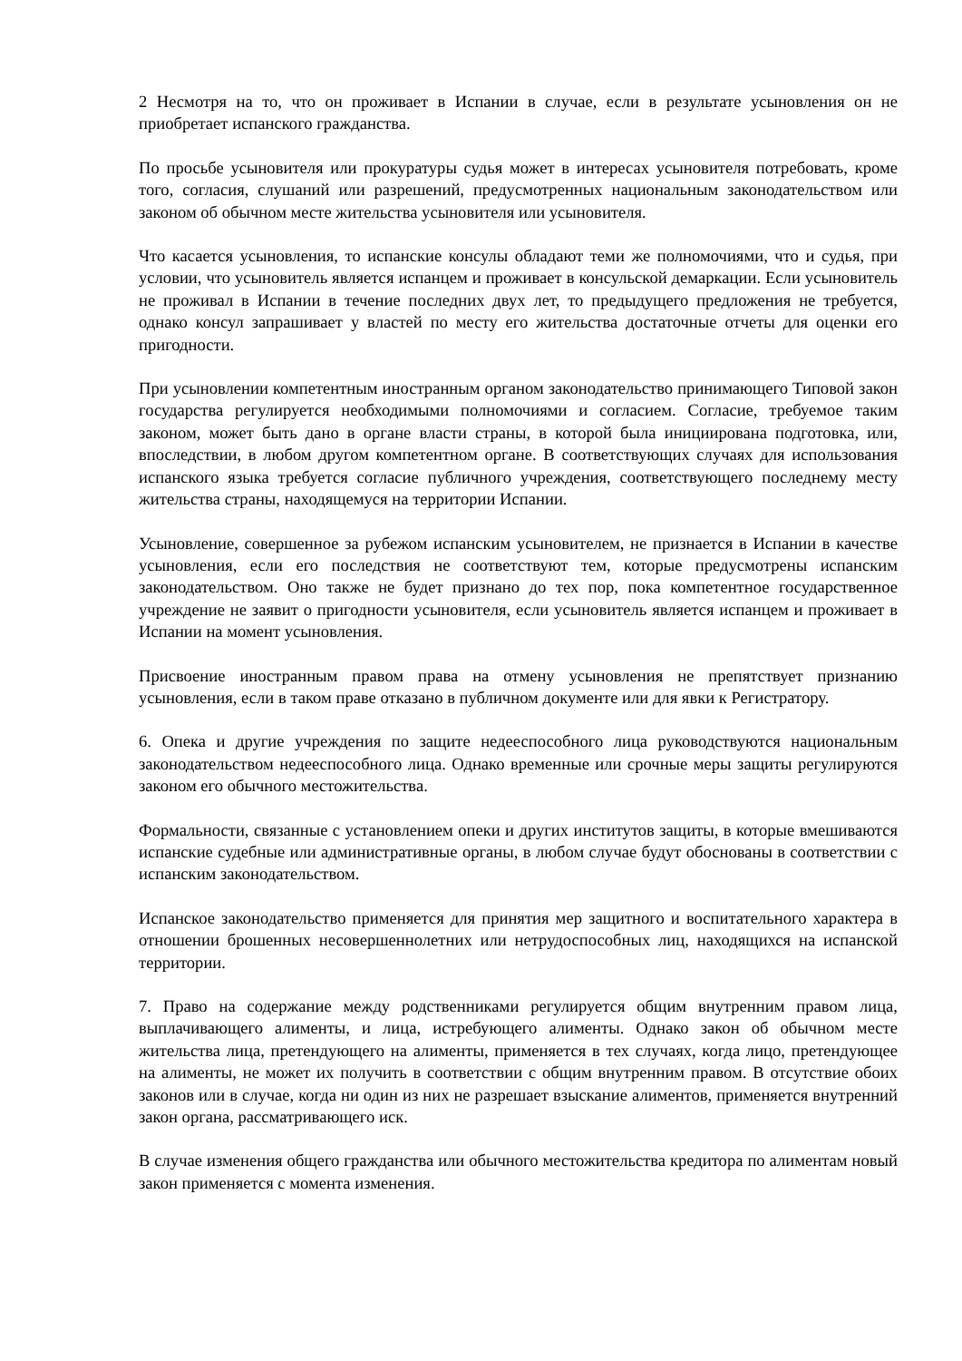2 Несмотря на то, что он проживает в Испании в случае, если в результате усыновления он не приобретает испанского гражданства.
По просьбе усыновителя или прокуратуры судья может в интересах усыновителя потребовать, кроме того, согласия, слушаний или разрешений, предусмотренных национальным законодательством или законом об обычном месте жительства усыновителя или усыновителя.
Что касается усыновления, то испанские консулы обладают теми же полномочиями, что и судья, при условии, что усыновитель является испанцем и проживает в консульской демаркации. Если усыновитель не проживал в Испании в течение последних двух лет, то предыдущего предложения не требуется, однако консул запрашивает у властей по месту его жительства достаточные отчеты для оценки его пригодности.
При усыновлении компетентным иностранным органом законодательство принимающего Типовой закон государства регулируется необходимыми полномочиями и согласием. Согласие, требуемое таким законом, может быть дано в органе власти страны, в которой была инициирована подготовка, или, впоследствии, в любом другом компетентном органе. В соответствующих случаях для использования испанского языка требуется согласие публичного учреждения, соответствующего последнему месту жительства страны, находящемуся на территории Испании.
Усыновление, совершенное за рубежом испанским усыновителем, не признается в Испании в качестве усыновления, если его последствия не соответствуют тем, которые предусмотрены испанским законодательством. Оно также не будет признано до тех пор, пока компетентное государственное учреждение не заявит о пригодности усыновителя, если усыновитель является испанцем и проживает в Испании на момент усыновления.
Присвоение иностранным правом права на отмену усыновления не препятствует признанию усыновления, если в таком праве отказано в публичном документе или для явки к Регистратору.
6. Опека и другие учреждения по защите недееспособного лица руководствуются национальным законодательством недееспособного лица. Однако временные или срочные меры защиты регулируются законом его обычного местожительства.
Формальности, связанные с установлением опеки и других институтов защиты, в которые вмешиваются испанские судебные или административные органы, в любом случае будут обоснованы в соответствии с испанским законодательством.
Испанское законодательство применяется для принятия мер защитного и воспитательного характера в отношении брошенных несовершеннолетних или нетрудоспособных лиц, находящихся на испанской территории.
7. Право на содержание между родственниками регулируется общим внутренним правом лица, выплачивающего алименты, и лица, истребующего алименты. Однако закон об обычном месте жительства лица, претендующего на алименты, применяется в тех случаях, когда лицо, претендующее на алименты, не может их получить в соответствии с общим внутренним правом. В отсутствие обоих законов или в случае, когда ни один из них не разрешает взыскание алиментов, применяется внутренний закон органа, рассматривающего иск.
В случае изменения общего гражданства или обычного местожительства кредитора по алиментам новый закон применяется с момента изменения.